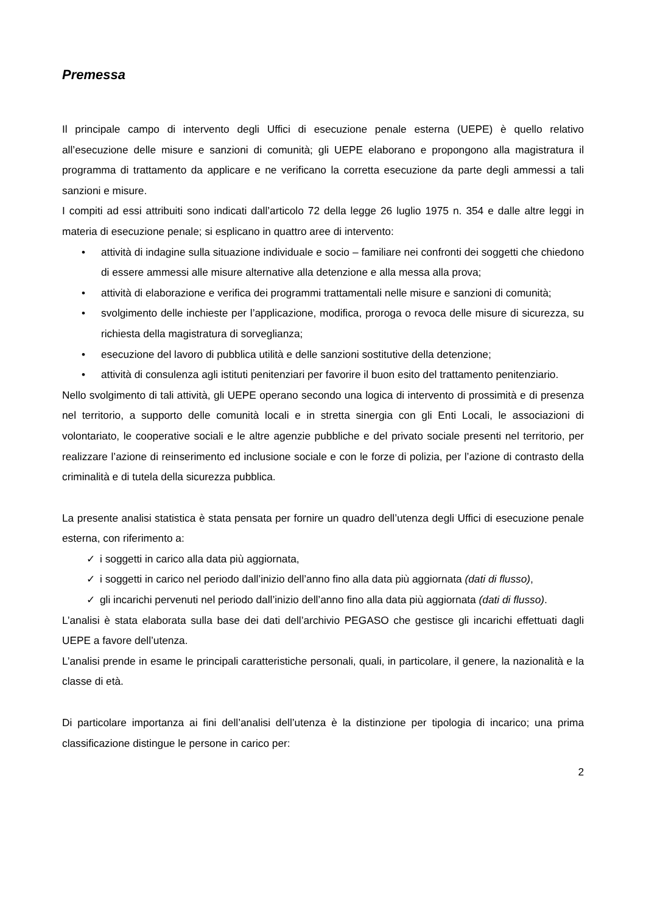Premessa
Il principale campo di intervento degli Uffici di esecuzione penale esterna (UEPE) è quello relativo all’esecuzione delle misure e sanzioni di comunità; gli UEPE elaborano e propongono alla magistratura il programma di trattamento da applicare e ne verificano la corretta esecuzione da parte degli ammessi a tali sanzioni e misure.
I compiti ad essi attribuiti sono indicati dall’articolo 72 della legge 26 luglio 1975 n. 354 e dalle altre leggi in materia di esecuzione penale; si esplicano in quattro aree di intervento:
• attività di indagine sulla situazione individuale e socio – familiare nei confronti dei soggetti che chiedono di essere ammessi alle misure alternative alla detenzione e alla messa alla prova;
• attività di elaborazione e verifica dei programmi trattamentali nelle misure e sanzioni di comunità;
• svolgimento delle inchieste per l’applicazione, modifica, proroga o revoca delle misure di sicurezza, su richiesta della magistratura di sorveglianza;
• esecuzione del lavoro di pubblica utilità e delle sanzioni sostitutive della detenzione;
• attività di consulenza agli istituti penitenziari per favorire il buon esito del trattamento penitenziario.
Nello svolgimento di tali attività, gli UEPE operano secondo una logica di intervento di prossimità e di presenza nel territorio, a supporto delle comunità locali e in stretta sinergia con gli Enti Locali, le associazioni di volontariato, le cooperative sociali e le altre agenzie pubbliche e del privato sociale presenti nel territorio, per realizzare l’azione di reinserimento ed inclusione sociale e con le forze di polizia, per l’azione di contrasto della criminalità e di tutela della sicurezza pubblica.
La presente analisi statistica è stata pensata per fornire un quadro dell’utenza degli Uffici di esecuzione penale esterna, con riferimento a:
✓ i soggetti in carico alla data più aggiornata,
✓ i soggetti in carico nel periodo dall’inizio dell’anno fino alla data più aggiornata (dati di flusso),
✓ gli incarichi pervenuti nel periodo dall’inizio dell’anno fino alla data più aggiornata (dati di flusso).
L’analisi è stata elaborata sulla base dei dati dell’archivio PEGASO che gestisce gli incarichi effettuati dagli UEPE a favore dell’utenza.
L’analisi prende in esame le principali caratteristiche personali, quali, in particolare, il genere, la nazionalità e la classe di età.
Di particolare importanza ai fini dell’analisi dell’utenza è la distinzione per tipologia di incarico; una prima classificazione distingue le persone in carico per:
2